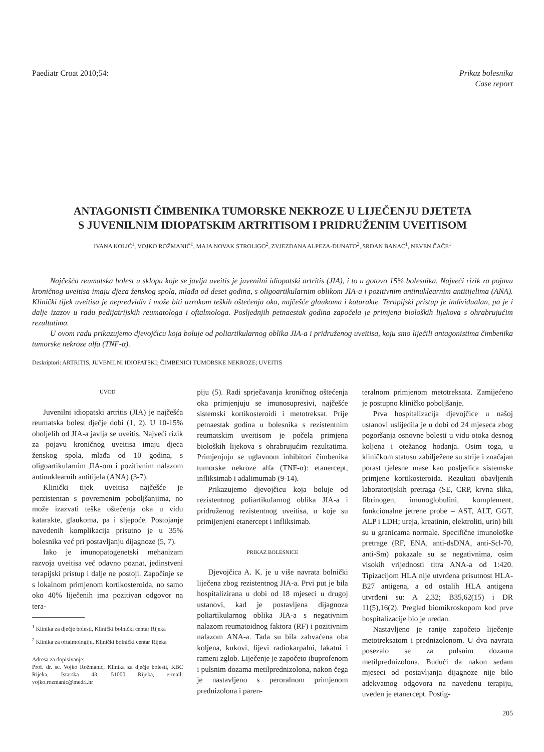Paediatr Croat 2010;54: Prikaz bolesnika
Case report
ANTAGONISTI ČIMBENIKA TUMORSKE NEKROZE U LIJEČENJU DJETETA
S JUVENILNIM IDIOPATSKIM ARTRITISOM I PRIDRUŽENIM UVEITISOM
IVANA KOLIĆ<sup>1</sup>, VOJKO ROŽMANIĆ<sup>1</sup>, MAJA NOVAK STROLIGO<sup>2</sup>, ZVJEZDANA ALPEZA-DUNATO<sup>2</sup>, SRĐAN BANAC<sup>1</sup>, NEVEN ČAČE<sup>1</sup>
Najčešća reumatska bolest u sklopu koje se javlja uveitis je juvenilni idiopatski artritis (JIA), i to u gotovo 15% bolesnika. Najveći rizik za pojavu kroničnog uveitisa imaju djeca ženskog spola, mlađa od deset godina, s oligoartikularnim oblikom JIA-a i pozitivnim antinuklearnim antitijelima (ANA). Klinički tijek uveitisa je nepredvidiv i može biti uzrokom teških oštećenja oka, najčešće glaukoma i katarakte. Terapijski pristup je individualan, pa je i dalje izazov u radu pedijatrijskih reumatologa i oftalmologa. Posljednjih petnaestak godina započela je primjena bioloških lijekova s ohrabrujućim rezultatima.
U ovom radu prikazujemo djevojčicu koja boluje od poliartikularnog oblika JIA-a i pridruženog uveitisa, koju smo liječili antagonistima čimbenika tumorske nekroze alfa (TNF-α).
Deskriptori: ARTRITIS, JUVENILNI IDIOPATSKI; ČIMBENICI TUMORSKE NEKROZE; UVEITIS
UVOD
Juvenilni idiopatski artritis (JIA) je najčešća reumatska bolest dječje dobi (1, 2). U 10-15% oboljelih od JIA-a javlja se uveitis. Najveći rizik za pojavu kroničnog uveitisa imaju djeca ženskog spola, mlađa od 10 godina, s oligoartikularnim JIA-om i pozitivnim nalazom antinuklearnih antitijela (ANA) (3-7).
Klinički tijek uveitisa najčešće je perzistentan s povremenim poboljšanjima, no može izazvati teška oštećenja oka u vidu katarakte, glaukoma, pa i sljepoće. Postojanje navedenih komplikacija prisutno je u 35% bolesnika već pri postavljanju dijagnoze (5, 7).
Iako je imunopatogenetski mehanizam razvoja uveitisa već odavno poznat, jedinstveni terapijski pristup i dalje ne postoji. Započinje se s lokalnom primjenom kortikosteroida, no samo oko 40% liječenih ima pozitivan odgovor na tera-
<sup>1</sup> Klinika za dječje bolesti, Klinički bolnički centar Rijeka
<sup>2</sup> Klinika za oftalmologiju, Klinički bolnički centar Rijeka
Adresa za dopisivanje:
Prof. dr. sc. Vojko Rožmanić, Klinika za dječje bolesti, KBC Rijeka, Istarska 43, 51000 Rijeka, e-mail: vojko.rozmanic@medri.hr
piju (5). Radi sprječavanja kroničnog oštećenja oka primjenjuju se imunosupresivi, najčešće sistemski kortikosteroidi i metotreksat. Prije petnaestak godina u bolesnika s rezistentnim reumatskim uveitisom je počela primjena bioloških lijekova s ohrabrujućim rezultatima. Primjenjuju se uglavnom inhibitori čimbenika tumorske nekroze alfa (TNF-α): etanercept, infliksimab i adalimumab (9-14).
Prikazujemo djevojčicu koja boluje od rezistentnog poliartikularnog oblika JIA-a i pridruženog rezistentnog uveitisa, u koje su primijenjeni etanercept i infliksimab.
PRIKAZ BOLESNICE
Djevojčica A. K. je u više navrata bolnički liječena zbog rezistentnog JIA-a. Prvi put je bila hospitalizirana u dobi od 18 mjeseci u drugoj ustanovi, kad je postavljena dijagnoza poliartikularnog oblika JIA-a s negativnim nalazom reumatoidnog faktora (RF) i pozitivnim nalazom ANA-a. Tada su bila zahvaćena oba koljena, kukovi, lijevi radiokarpalni, lakatni i rameni zglob. Liječenje je započeto ibuprofenom i pulsnim dozama metilprednizolona, nakon čega je nastavljeno s peroralnom primjenom prednizolona i paren-
teralnom primjenom metotreksata. Zamijećeno je postupno kliničko poboljšanje.
Prva hospitalizacija djevojčice u našoj ustanovi uslijedila je u dobi od 24 mjeseca zbog pogoršanja osnovne bolesti u vidu otoka desnog koljena i otežanog hodanja. Osim toga, u kliničkom statusu zabilježene su strije i značajan porast tjelesne mase kao posljedica sistemske primjene kortikosteroida. Rezultati obavljenih laboratorijskih pretraga (SE, CRP, krvna slika, fibrinogen, imunoglobulini, komplement, funkcionalne jetrene probe – AST, ALT, GGT, ALP i LDH; ureja, kreatinin, elektroliti, urin) bili su u granicama normale. Specifične imunološke pretrage (RF, ENA, anti-dsDNA, anti-Scl-70, anti-Sm) pokazale su se negativnima, osim visokih vrijednosti titra ANA-a od 1:420. Tipizacijom HLA nije utvrđena prisutnost HLA-B27 antigena, a od ostalih HLA antigena utvrđeni su: A 2,32; B35,62(15) i DR 11(5),16(2). Pregled biomikroskopom kod prve hospitalizacije bio je uredan.
Nastavljeno je ranije započeto liječenje metotreksatom i prednizolonom. U dva navrata posezalo se za pulsnim dozama metilprednizolona. Budući da nakon sedam mjeseci od postavljanja dijagnoze nije bilo adekvatnog odgovora na navedenu terapiju, uveden je etanercept. Postig-
205